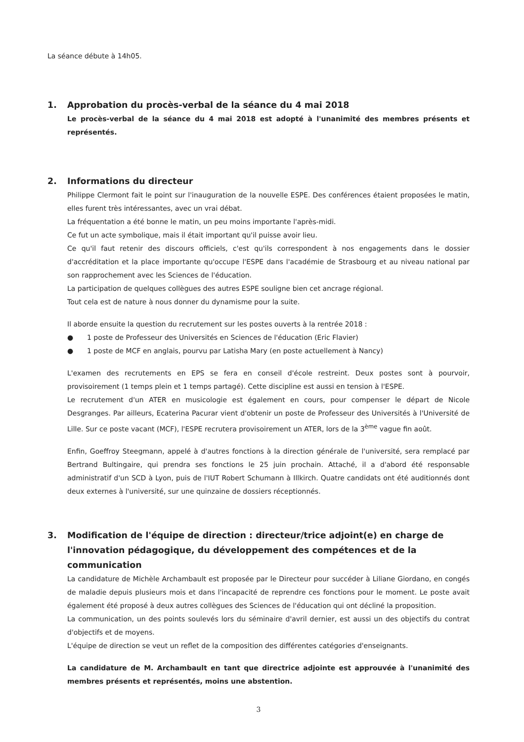La séance débute à 14h05.
1. Approbation du procès-verbal de la séance du 4 mai 2018
Le procès-verbal de la séance du 4 mai 2018 est adopté à l'unanimité des membres présents et représentés.
2. Informations du directeur
Philippe Clermont fait le point sur l'inauguration de la nouvelle ESPE. Des conférences étaient proposées le matin, elles furent très intéressantes, avec un vrai débat.
La fréquentation a été bonne le matin, un peu moins importante l'après-midi.
Ce fut un acte symbolique, mais il était important qu'il puisse avoir lieu.
Ce qu'il faut retenir des discours officiels, c'est qu'ils correspondent à nos engagements dans le dossier d'accréditation et la place importante qu'occupe l'ESPE dans l'académie de Strasbourg et au niveau national par son rapprochement avec les Sciences de l'éducation.
La participation de quelques collègues des autres ESPE souligne bien cet ancrage régional.
Tout cela est de nature à nous donner du dynamisme pour la suite.
Il aborde ensuite la question du recrutement sur les postes ouverts à la rentrée 2018 :
● 1 poste de Professeur des Universités en Sciences de l'éducation (Eric Flavier)
● 1 poste de MCF en anglais, pourvu par Latisha Mary (en poste actuellement à Nancy)
L'examen des recrutements en EPS se fera en conseil d'école restreint. Deux postes sont à pourvoir, provisoirement (1 temps plein et 1 temps partagé). Cette discipline est aussi en tension à l'ESPE.
Le recrutement d'un ATER en musicologie est également en cours, pour compenser le départ de Nicole Desgranges. Par ailleurs, Ecaterina Pacurar vient d'obtenir un poste de Professeur des Universités à l'Université de Lille. Sur ce poste vacant (MCF), l'ESPE recrutera provisoirement un ATER, lors de la 3<sup>ème</sup> vague fin août.
Enfin, Goeffroy Steegmann, appelé à d'autres fonctions à la direction générale de l'université, sera remplacé par Bertrand Bultingaire, qui prendra ses fonctions le 25 juin prochain. Attaché, il a d'abord été responsable administratif d'un SCD à Lyon, puis de l'IUT Robert Schumann à Illkirch. Quatre candidats ont été auditionnés dont deux externes à l'université, sur une quinzaine de dossiers réceptionnés.
3. Modification de l'équipe de direction : directeur/trice adjoint(e) en charge de l'innovation pédagogique, du développement des compétences et de la communication
La candidature de Michèle Archambault est proposée par le Directeur pour succéder à Liliane Giordano, en congés de maladie depuis plusieurs mois et dans l'incapacité de reprendre ces fonctions pour le moment. Le poste avait également été proposé à deux autres collègues des Sciences de l'éducation qui ont décliné la proposition.
La communication, un des points soulevés lors du séminaire d'avril dernier, est aussi un des objectifs du contrat d'objectifs et de moyens.
L'équipe de direction se veut un reflet de la composition des différentes catégories d'enseignants.
La candidature de M. Archambault en tant que directrice adjointe est approuvée à l'unanimité des membres présents et représentés, moins une abstention.
3